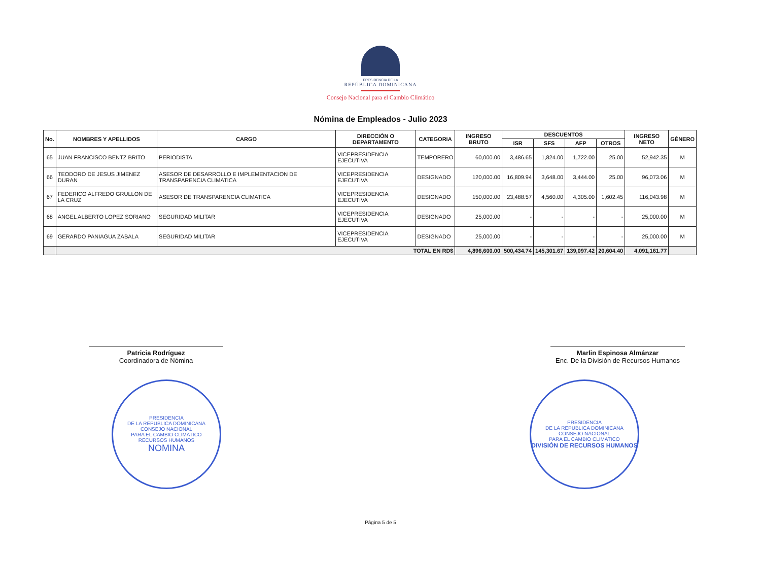PRESIDENCIA DE LA
REPÚBLICA DOMINICANA
Consejo Nacional para el Cambio Climático
Nómina de Empleados - Julio 2023
| No. | NOMBRES Y APELLIDOS | CARGO | DIRECCIÓN O DEPARTAMENTO | CATEGORIA | INGRESO BRUTO | DESCUENTOS | | | | INGRESO NETO | GÉNERO |
| --- | --- | --- | --- | --- | --- | --- | --- | --- | --- | --- | --- |
| | | | | | | ISR | SFS | AFP | OTROS | | |
| 65 | JUAN FRANCISCO BENTZ BRITO | PERIODISTA | VICEPRESIDENCIA EJECUTIVA | TEMPORERO | 60,000.00 | 3,486.65 | 1,824.00 | 1,722.00 | 25.00 | 52,942.35 | M |
| 66 | TEODORO DE JESUS JIMENEZ DURAN | ASESOR DE DESARROLLO E IMPLEMENTACION DE TRANSPARENCIA CLIMATICA | VICEPRESIDENCIA EJECUTIVA | DESIGNADO | 120,000.00 | 16,809.94 | 3,648.00 | 3,444.00 | 25.00 | 96,073.06 | M |
| 67 | FEDERICO ALFREDO GRULLON DE LA CRUZ | ASESOR DE TRANSPARENCIA CLIMATICA | VICEPRESIDENCIA EJECUTIVA | DESIGNADO | 150,000.00 | 23,488.57 | 4,560.00 | 4,305.00 | 1,602.45 | 116,043.98 | M |
| 68 | ANGEL ALBERTO LOPEZ SORIANO | SEGURIDAD MILITAR | VICEPRESIDENCIA EJECUTIVA | DESIGNADO | 25,000.00 | - | - | - | - | 25,000.00 | M |
| 69 | GERARDO PANIAGUA ZABALA | SEGURIDAD MILITAR | VICEPRESIDENCIA EJECUTIVA | DESIGNADO | 25,000.00 | - | - | - | - | 25,000.00 | M |
| | TOTAL EN RD$ | | | | 4,896,600.00 | 500,434.74 | 145,301.67 | 139,097.42 | 20,604.40 | 4,091,161.77 | |
Patricia Rodríguez
Coordinadora de Nómina
Marlin Espinosa Almánzar
Enc. De la División de Recursos Humanos
PRESIDENCIA
DE LA REPUBLICA DOMINICANA
CONSEJO NACIONAL
PARA EL CAMBIO CLIMATICO
RECURSOS HUMANOS
NOMINA
PRESIDENCIA
DE LA REPUBLICA DOMINICANA
CONSEJO NACIONAL
PARA EL CAMBIO CLIMATICO
DIVISIÓN DE RECURSOS HUMANOS
Página 5 de 5